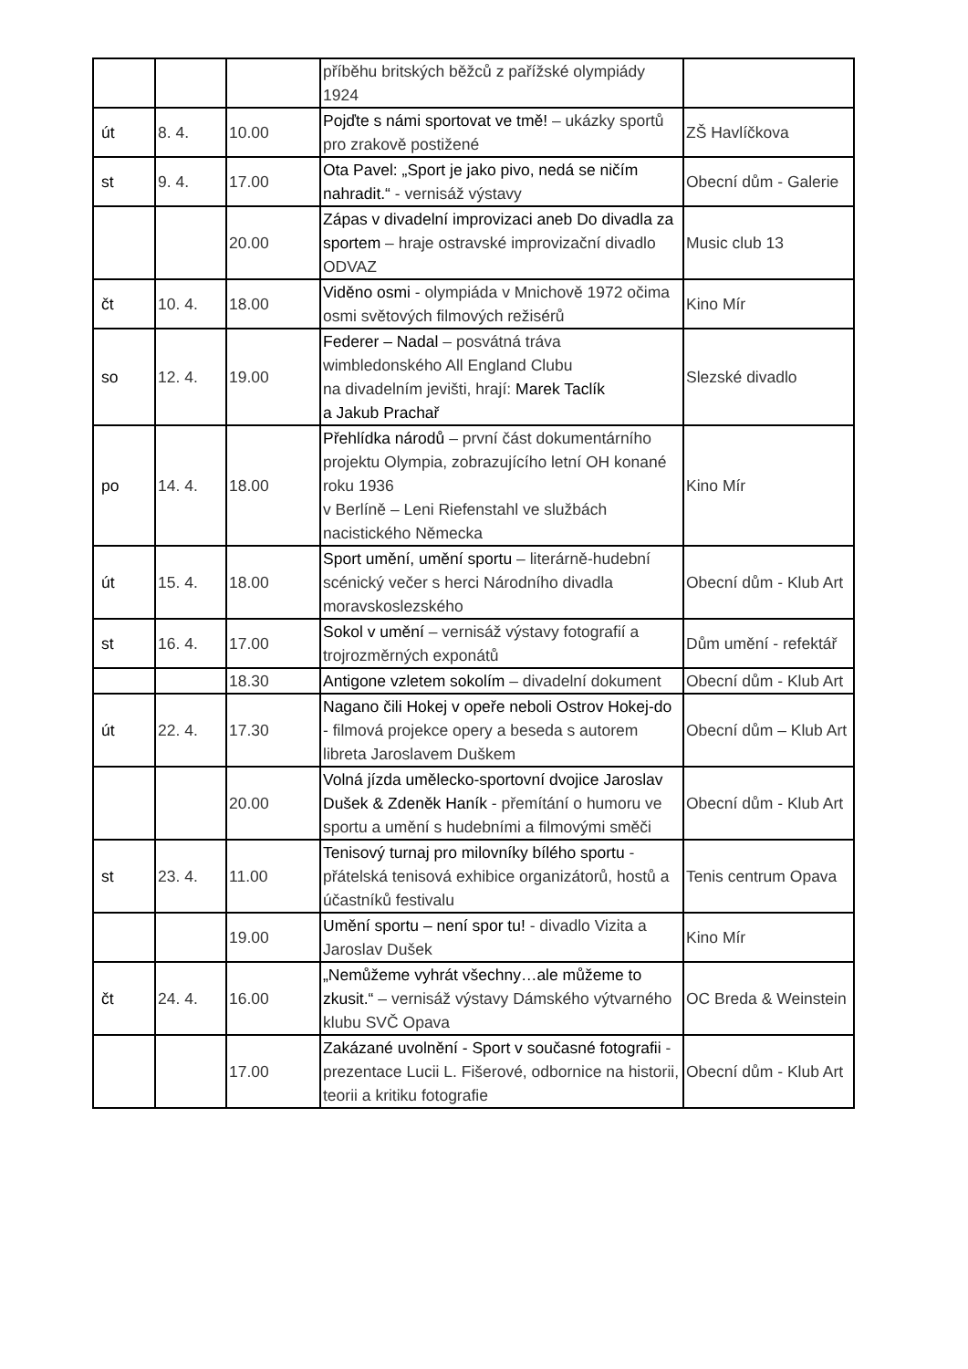| | | | příběhu britských běžců z pařížské olympiády 1924 | |
| út | 8. 4. | 10.00 | Pojďte s námi sportovat ve tmě! – ukázky sportů pro zrakově postižené | ZŠ Havlíčkova |
| st | 9. 4. | 17.00 | Ota Pavel: „Sport je jako pivo, nedá se ničím nahradit.“ - vernisáž výstavy | Obecní dům - Galerie |
| | | 20.00 | Zápas v divadelní improvizaci aneb Do divadla za sportem – hraje ostravské improvizační divadlo ODVAZ | Music club 13 |
| čt | 10. 4. | 18.00 | Viděno osmi - olympiáda v Mnichově 1972 očima osmi světových filmových režisérů | Kino Mír |
| so | 12. 4. | 19.00 | Federer – Nadal – posvátná tráva wimbledonského All England Clubu na divadelním jevišti, hrají: Marek Taclík a Jakub Prachař | Slezské divadlo |
| po | 14. 4. | 18.00 | Přehlídka národů – první část dokumentárního projektu Olympia, zobrazujícího letní OH konané roku 1936 v Berlíně – Leni Riefenstahl ve službách nacistického Německa | Kino Mír |
| út | 15. 4. | 18.00 | Sport umění, umění sportu – literárně-hudební scénický večer s herci Národního divadla moravskoslezského | Obecní dům - Klub Art |
| st | 16. 4. | 17.00 | Sokol v umění – vernisáž výstavy fotografií a trojrozměrných exponátů | Dům umění - refektář |
| | | 18.30 | Antigone vzletem sokolím – divadelní dokument | Obecní dům - Klub Art |
| út | 22. 4. | 17.30 | Nagano čili Hokej v opeře neboli Ostrov Hokej-do - filmová projekce opery a beseda s autorem libreta Jaroslavem Duškem | Obecní dům – Klub Art |
| | | 20.00 | Volná jízda umělecko-sportovní dvojice Jaroslav Dušek & Zdeněk Haník - přemítání o humoru ve sportu a umění s hudebními a filmovými směči | Obecní dům - Klub Art |
| st | 23. 4. | 11.00 | Tenisový turnaj pro milovníky bílého sportu - přátelská tenisová exhibice organizátorů, hostů a účastníků festivalu | Tenis centrum Opava |
| | | 19.00 | Umění sportu – není spor tu! - divadlo Vizita a Jaroslav Dušek | Kino Mír |
| čt | 24. 4. | 16.00 | „Nemůžeme vyhrát všechny…ale můžeme to zkusit.“ – vernisáž výstavy Dámského výtvarného klubu SVČ Opava | OC Breda & Weinstein |
| | | 17.00 | Zakázané uvolnění - Sport v současné fotografii - prezentace Lucii L. Fišerové, odbornice na historii, teorii a kritiku fotografie | Obecní dům - Klub Art |